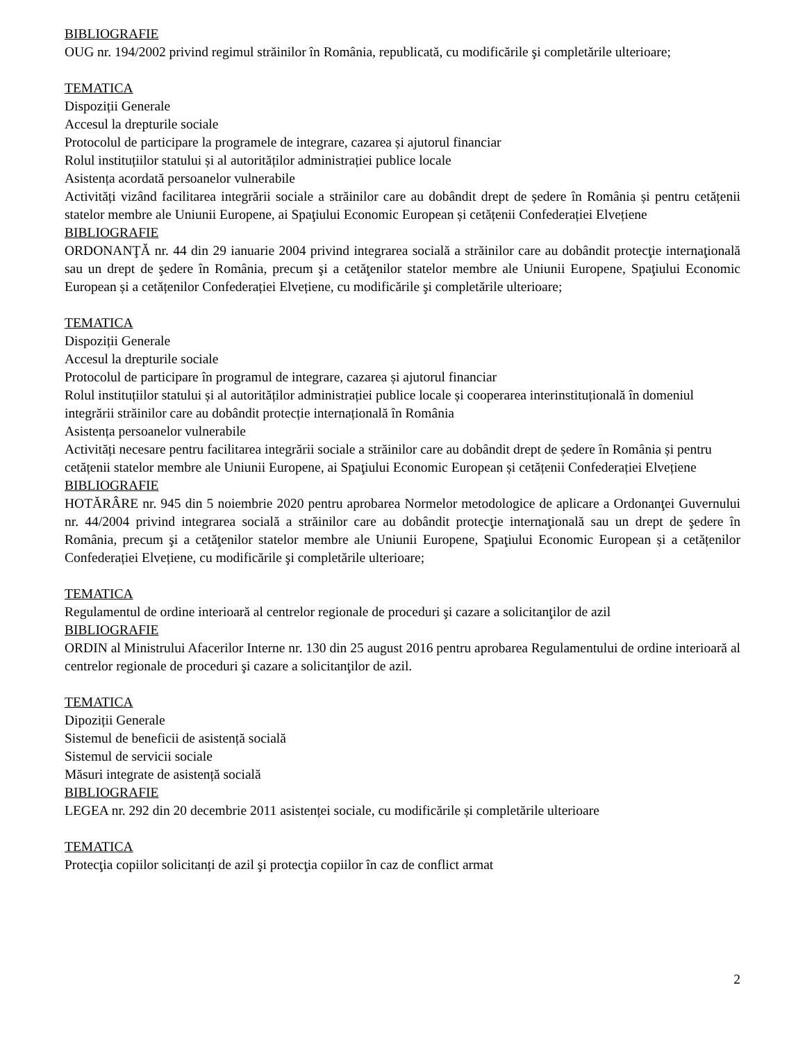BIBLIOGRAFIE
OUG nr. 194/2002 privind regimul străinilor în România, republicată, cu modificările şi completările ulterioare;
TEMATICA
Dispoziții Generale
Accesul la drepturile sociale
Protocolul de participare la programele de integrare, cazarea și ajutorul financiar
Rolul instituțiilor statului și al autorităților administrației publice locale
Asistența acordată persoanelor vulnerabile
Activități vizând facilitarea integrării sociale a străinilor care au dobândit drept de ședere în România și pentru cetățenii statelor membre ale Uniunii Europene, ai Spaţiului Economic European și cetățenii Confederației Elvețiene
BIBLIOGRAFIE
ORDONANŢĂ nr. 44 din 29 ianuarie 2004 privind integrarea socială a străinilor care au dobândit protecţie internaţională sau un drept de şedere în România, precum şi a cetăţenilor statelor membre ale Uniunii Europene, Spaţiului Economic European și a cetățenilor Confederației Elvețiene, cu modificările şi completările ulterioare;
TEMATICA
Dispoziții Generale
Accesul la drepturile sociale
Protocolul de participare în programul de integrare, cazarea și ajutorul financiar
Rolul instituțiilor statului și al autorităților administrației publice locale și cooperarea interinstituțională în domeniul integrării străinilor care au dobândit protecție internațională în România
Asistența persoanelor vulnerabile
Activități necesare pentru facilitarea integrării sociale a străinilor care au dobândit drept de ședere în România și pentru cetățenii statelor membre ale Uniunii Europene, ai Spaţiului Economic European și cetățenii Confederației Elvețiene
BIBLIOGRAFIE
HOTĂRÂRE nr. 945 din 5 noiembrie 2020 pentru aprobarea Normelor metodologice de aplicare a Ordonanţei Guvernului nr. 44/2004 privind integrarea socială a străinilor care au dobândit protecţie internaţională sau un drept de şedere în România, precum şi a cetăţenilor statelor membre ale Uniunii Europene, Spaţiului Economic European și a cetățenilor Confederației Elvețiene, cu modificările şi completările ulterioare;
TEMATICA
Regulamentul de ordine interioară al centrelor regionale de proceduri şi cazare a solicitanţilor de azil
BIBLIOGRAFIE
ORDIN al Ministrului Afacerilor Interne nr. 130 din 25 august 2016 pentru aprobarea Regulamentului de ordine interioară al centrelor regionale de proceduri şi cazare a solicitanţilor de azil.
TEMATICA
Dipoziții Generale
Sistemul de beneficii de asistență socială
Sistemul de servicii sociale
Măsuri integrate de asistență socială
BIBLIOGRAFIE
LEGEA nr. 292 din 20 decembrie 2011 asistenței sociale, cu modificările și completările ulterioare
TEMATICA
Protecţia copiilor solicitanți de azil şi protecţia copiilor în caz de conflict armat
2